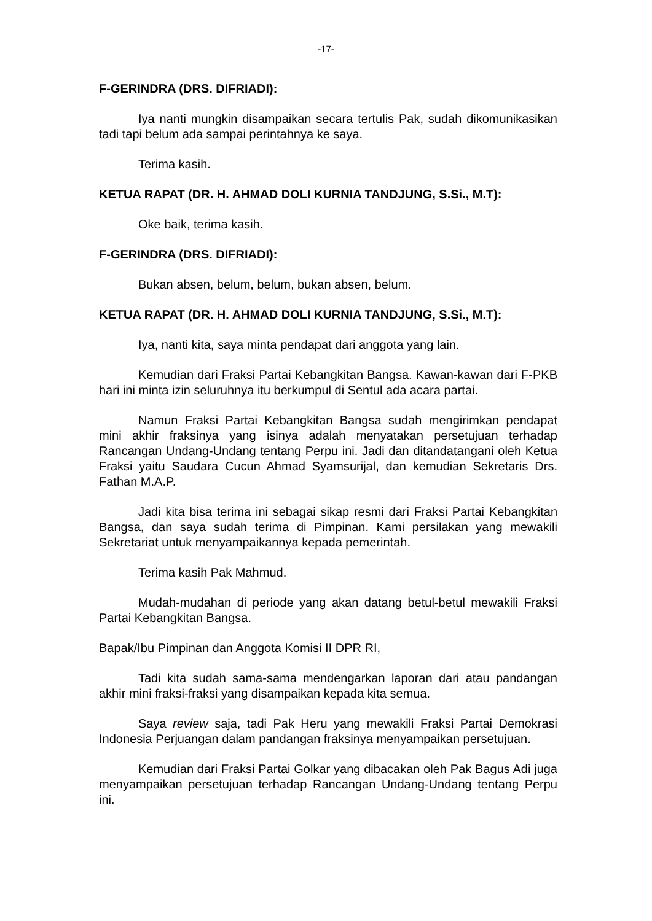-17-
F-GERINDRA (DRS. DIFRIADI):
Iya nanti mungkin disampaikan secara tertulis Pak, sudah dikomunikasikan tadi tapi belum ada sampai perintahnya ke saya.
Terima kasih.
KETUA RAPAT (DR. H. AHMAD DOLI KURNIA TANDJUNG, S.Si., M.T):
Oke baik, terima kasih.
F-GERINDRA (DRS. DIFRIADI):
Bukan absen, belum, belum, bukan absen, belum.
KETUA RAPAT (DR. H. AHMAD DOLI KURNIA TANDJUNG, S.Si., M.T):
Iya, nanti kita, saya minta pendapat dari anggota yang lain.
Kemudian dari Fraksi Partai Kebangkitan Bangsa. Kawan-kawan dari F-PKB hari ini minta izin seluruhnya itu berkumpul di Sentul ada acara partai.
Namun Fraksi Partai Kebangkitan Bangsa sudah mengirimkan pendapat mini akhir fraksinya yang isinya adalah menyatakan persetujuan terhadap Rancangan Undang-Undang tentang Perpu ini. Jadi dan ditandatangani oleh Ketua Fraksi yaitu Saudara Cucun Ahmad Syamsurijal, dan kemudian Sekretaris Drs. Fathan M.A.P.
Jadi kita bisa terima ini sebagai sikap resmi dari Fraksi Partai Kebangkitan Bangsa, dan saya sudah terima di Pimpinan. Kami persilakan yang mewakili Sekretariat untuk menyampaikannya kepada pemerintah.
Terima kasih Pak Mahmud.
Mudah-mudahan di periode yang akan datang betul-betul mewakili Fraksi Partai Kebangkitan Bangsa.
Bapak/Ibu Pimpinan dan Anggota Komisi II DPR RI,
Tadi kita sudah sama-sama mendengarkan laporan dari atau pandangan akhir mini fraksi-fraksi yang disampaikan kepada kita semua.
Saya review saja, tadi Pak Heru yang mewakili Fraksi Partai Demokrasi Indonesia Perjuangan dalam pandangan fraksinya menyampaikan persetujuan.
Kemudian dari Fraksi Partai Golkar yang dibacakan oleh Pak Bagus Adi juga menyampaikan persetujuan terhadap Rancangan Undang-Undang tentang Perpu ini.